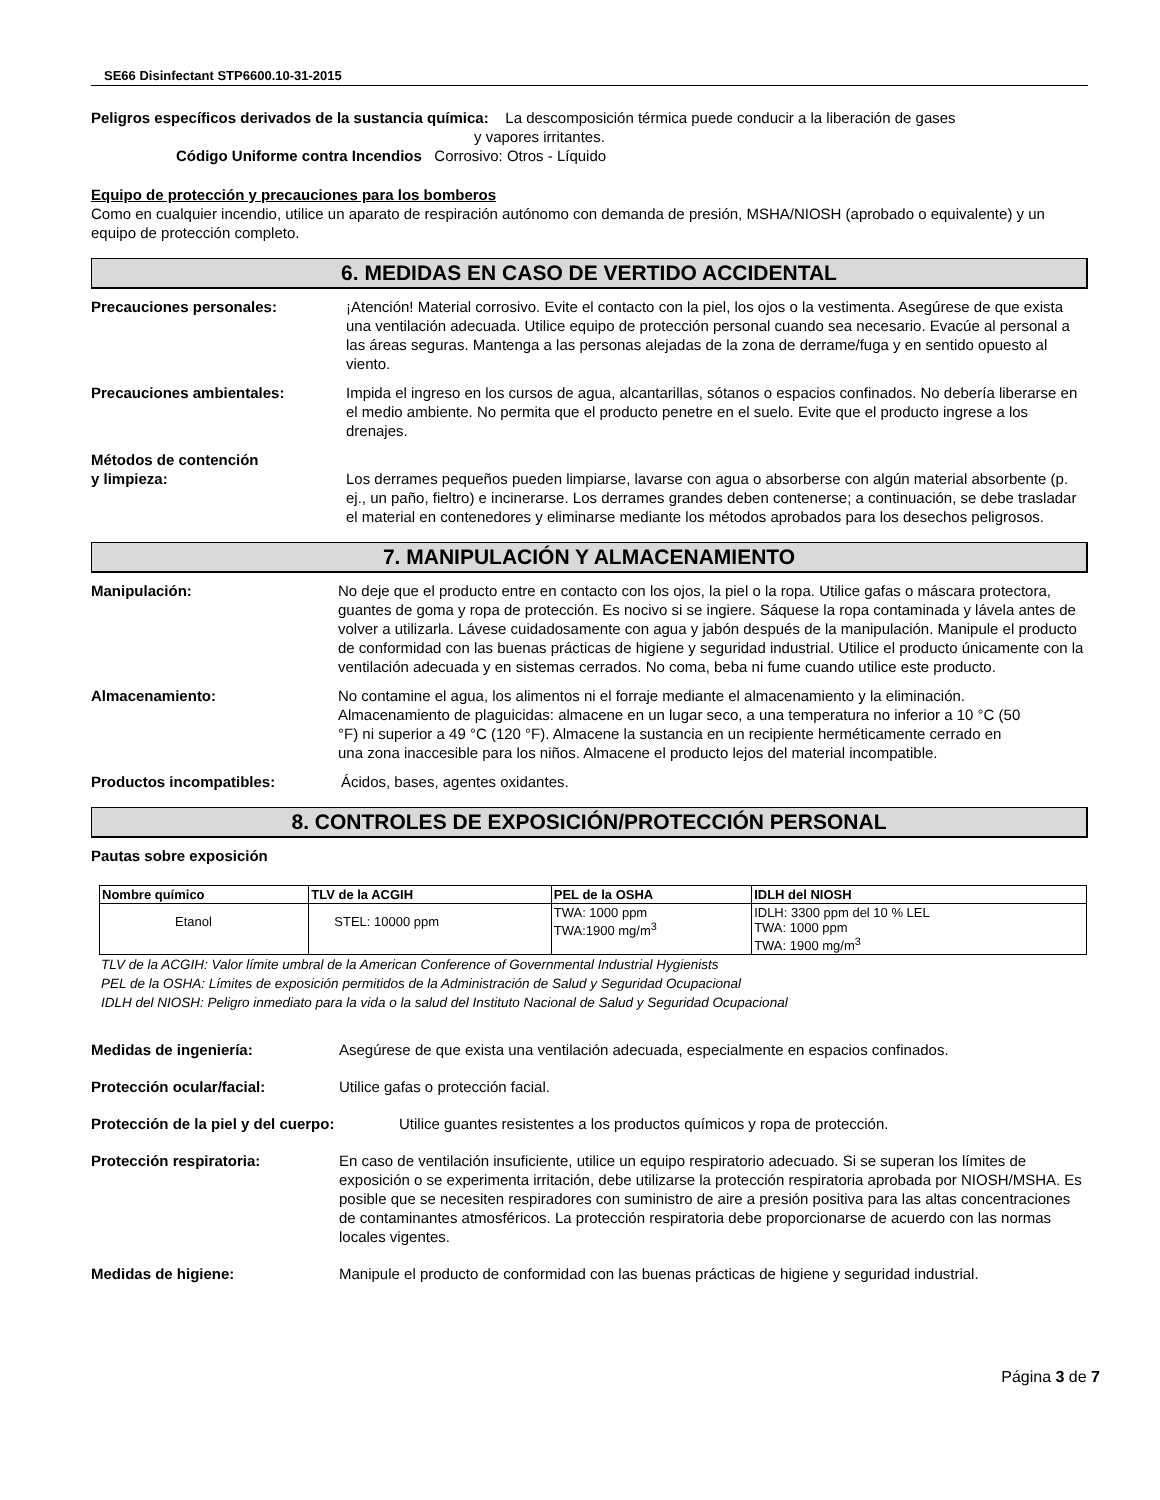SE66 Disinfectant STP6600.10-31-2015
Peligros específicos derivados de la sustancia química: La descomposición térmica puede conducir a la liberación de gases
y vapores irritantes.
Código Uniforme contra Incendios Corrosivo: Otros - Líquido
Equipo de protección y precauciones para los bomberos
Como en cualquier incendio, utilice un aparato de respiración autónomo con demanda de presión, MSHA/NIOSH (aprobado o equivalente) y un equipo de protección completo.
6. MEDIDAS EN CASO DE VERTIDO ACCIDENTAL
Precauciones personales: ¡Atención! Material corrosivo. Evite el contacto con la piel, los ojos o la vestimenta. Asegúrese de que exista una ventilación adecuada. Utilice equipo de protección personal cuando sea necesario. Evacúe al personal a las áreas seguras. Mantenga a las personas alejadas de la zona de derrame/fuga y en sentido opuesto al viento.
Precauciones ambientales: Impida el ingreso en los cursos de agua, alcantarillas, sótanos o espacios confinados. No debería liberarse en el medio ambiente. No permita que el producto penetre en el suelo. Evite que el producto ingrese a los drenajes.
Métodos de contención
y limpieza:
Los derrames pequeños pueden limpiarse, lavarse con agua o absorberse con algún material absorbente (p. ej., un paño, fieltro) e incinerarse. Los derrames grandes deben contenerse; a continuación, se debe trasladar el material en contenedores y eliminarse mediante los métodos aprobados para los desechos peligrosos.
7. MANIPULACIÓN Y ALMACENAMIENTO
Manipulación: No deje que el producto entre en contacto con los ojos, la piel o la ropa. Utilice gafas o máscara protectora, guantes de goma y ropa de protección. Es nocivo si se ingiere. Sáquese la ropa contaminada y lávela antes de volver a utilizarla. Lávese cuidadosamente con agua y jabón después de la manipulación. Manipule el producto de conformidad con las buenas prácticas de higiene y seguridad industrial. Utilice el producto únicamente con la ventilación adecuada y en sistemas cerrados. No coma, beba ni fume cuando utilice este producto.
Almacenamiento: No contamine el agua, los alimentos ni el forraje mediante el almacenamiento y la eliminación. Almacenamiento de plaguicidas: almacene en un lugar seco, a una temperatura no inferior a 10 °C (50 °F) ni superior a 49 °C (120 °F). Almacene la sustancia en un recipiente herméticamente cerrado en una zona inaccesible para los niños. Almacene el producto lejos del material incompatible.
Productos incompatibles: Ácidos, bases, agentes oxidantes.
8. CONTROLES DE EXPOSICIÓN/PROTECCIÓN PERSONAL
Pautas sobre exposición
| Nombre químico | TLV de la ACGIH | PEL de la OSHA | IDLH del NIOSH |
| --- | --- | --- | --- |
| Etanol | STEL: 10000 ppm | TWA: 1000 ppm TWA:1900 mg/m<sup>3</sup> | IDLH: 3300 ppm del 10 % LEL TWA: 1000 ppm TWA: 1900 mg/m<sup>3</sup> |
TLV de la ACGIH: Valor límite umbral de la American Conference of Governmental Industrial Hygienists
PEL de la OSHA: Límites de exposición permitidos de la Administración de Salud y Seguridad Ocupacional
IDLH del NIOSH: Peligro inmediato para la vida o la salud del Instituto Nacional de Salud y Seguridad Ocupacional
Medidas de ingeniería: Asegúrese de que exista una ventilación adecuada, especialmente en espacios confinados.
Protección ocular/facial: Utilice gafas o protección facial.
Protección de la piel y del cuerpo:
Utilice guantes resistentes a los productos químicos y ropa de protección.
Protección respiratoria: En caso de ventilación insuficiente, utilice un equipo respiratorio adecuado. Si se superan los límites de exposición o se experimenta irritación, debe utilizarse la protección respiratoria aprobada por NIOSH/MSHA. Es posible que se necesiten respiradores con suministro de aire a presión positiva para las altas concentraciones de contaminantes atmosféricos. La protección respiratoria debe proporcionarse de acuerdo con las normas locales vigentes.
Medidas de higiene: Manipule el producto de conformidad con las buenas prácticas de higiene y seguridad industrial.
Página 3 de 7